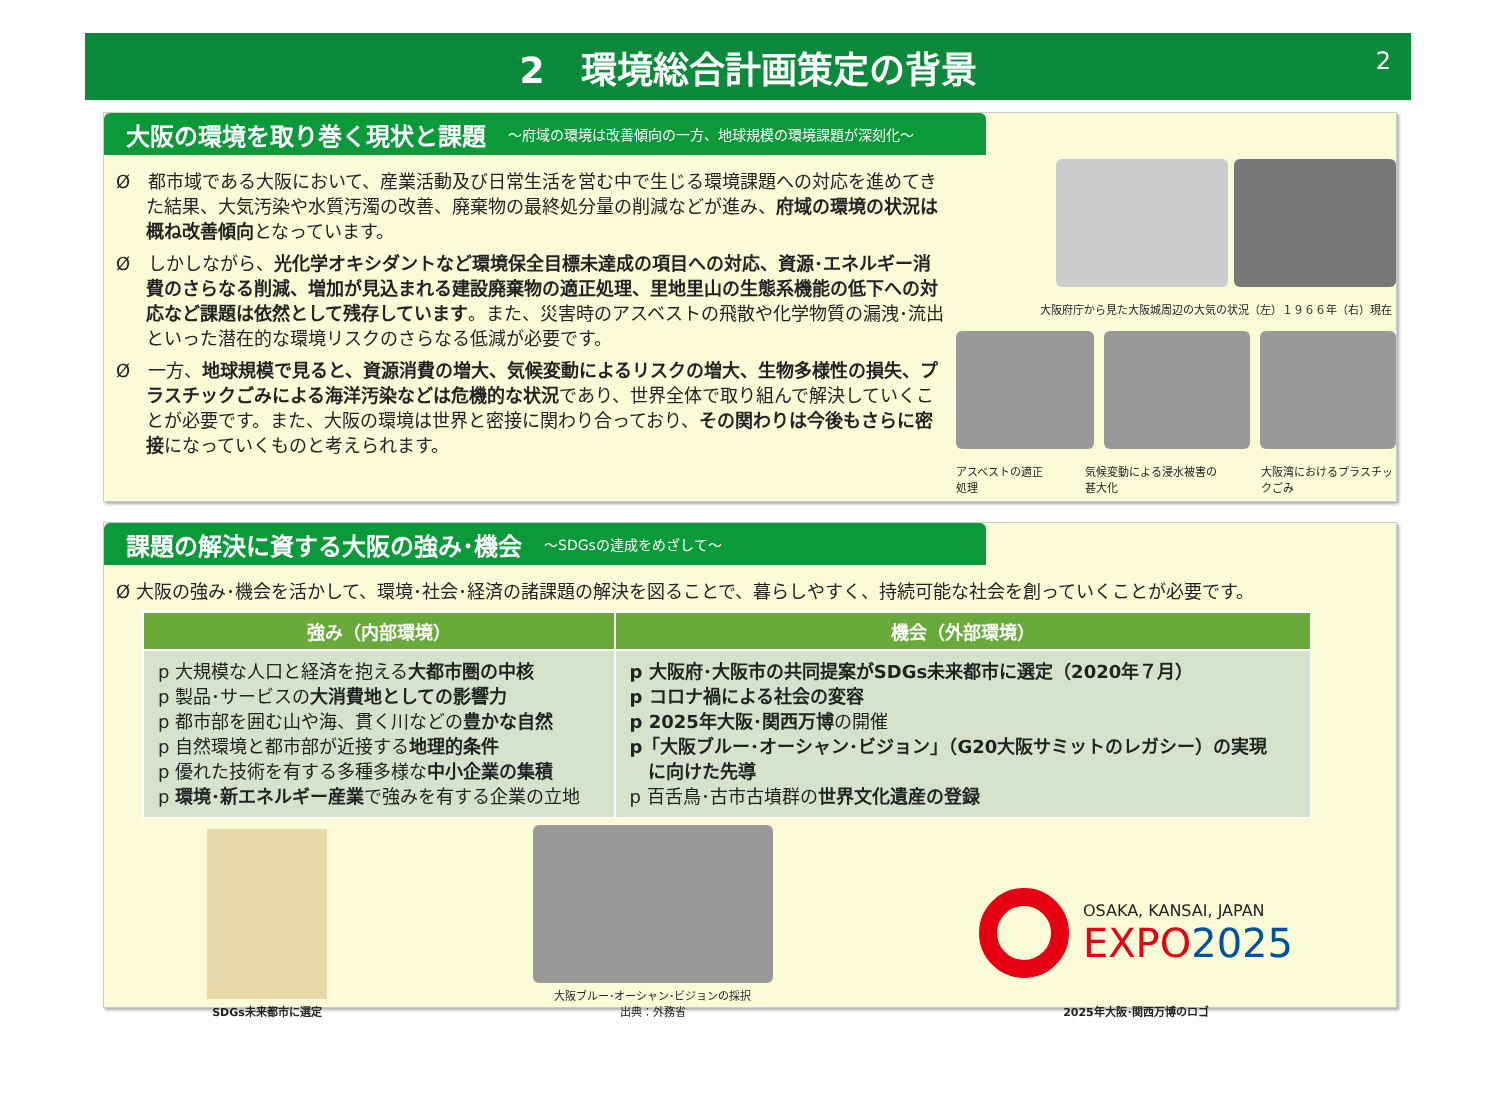2　環境総合計画策定の背景 2
大阪の環境を取り巻く現状と課題 ～府域の環境は改善傾向の一方、地球規模の環境課題が深刻化～
Ø　都市域である大阪において、産業活動及び日常生活を営む中で生じる環境課題への対応を進めてきた結果、大気汚染や水質汚濁の改善、廃棄物の最終処分量の削減などが進み、府域の環境の状況は概ね改善傾向となっています。
Ø　しかしながら、光化学オキシダントなど環境保全目標未達成の項目への対応、資源･エネルギー消費のさらなる削減、増加が見込まれる建設廃棄物の適正処理、里地里山の生態系機能の低下への対応など課題は依然として残存しています。また、災害時のアスベストの飛散や化学物質の漏洩･流出といった潜在的な環境リスクのさらなる低減が必要です。
Ø　一方、地球規模で見ると、資源消費の増大、気候変動によるリスクの増大、生物多様性の損失、プラスチックごみによる海洋汚染などは危機的な状況であり、世界全体で取り組んで解決していくことが必要です。また、大阪の環境は世界と密接に関わり合っており、その関わりは今後もさらに密接になっていくものと考えられます。
大阪府庁から見た大阪城周辺の大気の状況（左）１９６６年（右）現在
アスベストの適正処理 気候変動による浸水被害の甚大化 大阪湾におけるプラスチックごみ
課題の解決に資する大阪の強み･機会 ～SDGsの達成をめざして～
Ø 大阪の強み･機会を活かして、環境･社会･経済の諸課題の解決を図ることで、暮らしやすく、持続可能な社会を創っていくことが必要です。
| 強み（内部環境） | 機会（外部環境） |
| --- | --- |
| p 大規模な人口と経済を抱える 大都市圏の中核 p 製品･サービスの 大消費地としての影響力 p 都市部を囲む山や海、貫く川などの 豊かな自然 p 自然環境と都市部が近接する 地理的条件 p 優れた技術を有する多種多様な 中小企業の集積 p 環境･新エネルギー産業 で強みを有する企業の立地 | p 大阪府･大阪市の共同提案がSDGs未来都市に選定（2020年７月） p コロナ禍による社会の変容 p 2025年大阪･関西万博 の開催 p「大阪ブルー･オーシャン･ビジョン」（G20大阪サミットのレガシー）の実現 に向けた先導 p 百舌鳥･古市古墳群の 世界文化遺産の登録 |
SDGs未来都市に選定
大阪ブルー･オーシャン･ビジョンの採択
出典：外務省
OSAKA, KANSAI, JAPAN
EXPO2025
2025年大阪･関西万博のロゴ